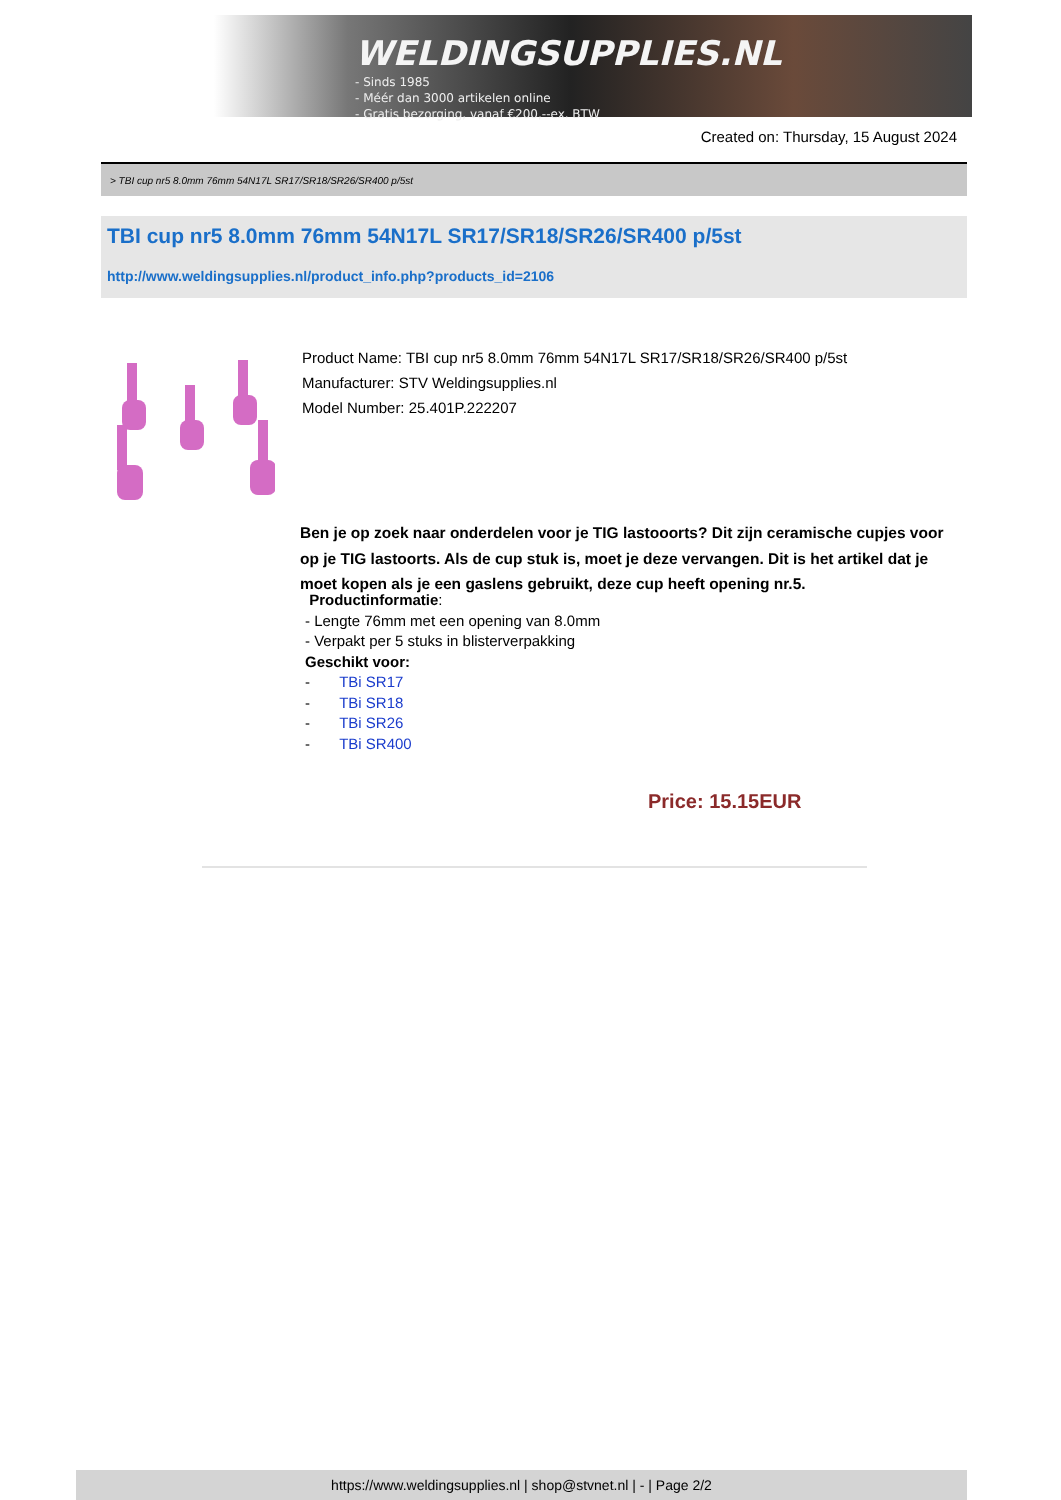WELDINGSUPPLIES.NL
- Sinds 1985
- Méér dan 3000 artikelen online
- Gratis bezorging, vanaf €200,--ex. BTW
Created on: Thursday, 15 August 2024
> TBI cup nr5 8.0mm 76mm 54N17L SR17/SR18/SR26/SR400 p/5st
TBI cup nr5 8.0mm 76mm 54N17L SR17/SR18/SR26/SR400 p/5st
http://www.weldingsupplies.nl/product_info.php?products_id=2106
Product Name: TBI cup nr5 8.0mm 76mm 54N17L SR17/SR18/SR26/SR400 p/5st
Manufacturer: STV Weldingsupplies.nl
Model Number: 25.401P.222207
Ben je op zoek naar onderdelen voor je TIG lastooorts? Dit zijn ceramische cupjes voor op je TIG lastoorts. Als de cup stuk is, moet je deze vervangen. Dit is het artikel dat je moet kopen als je een gaslens gebruikt, deze cup heeft opening nr.5.
Productinformatie:
- Lengte 76mm met een opening van 8.0mm
- Verpakt per 5 stuks in blisterverpakking
Geschikt voor:
- TBi SR17
- TBi SR18
- TBi SR26
- TBi SR400
Price: 15.15EUR
https://www.weldingsupplies.nl | shop@stvnet.nl | - | Page 2/2